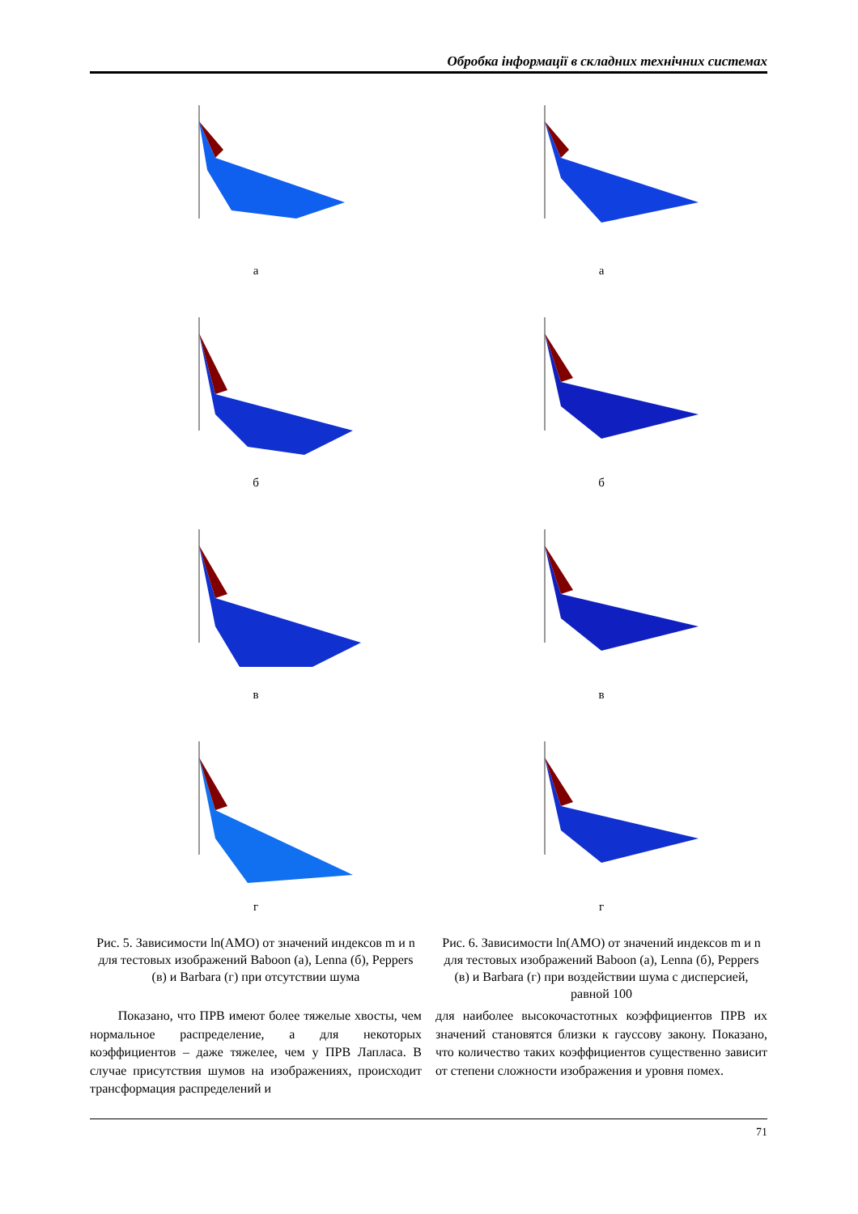Обробка інформації в складних технічних системах
а
б
в
г
Рис. 5. Зависимости ln(АМО) от значений индексов m и n для тестовых изображений Baboon (а), Lenna (б), Peppers (в) и Barbara (г) при отсутствии шума
Показано, что ПРВ имеют более тяжелые хвосты, чем нормальное распределение, а для некоторых коэффициентов – даже тяжелее, чем у ПРВ Лапласа. В случае присутствия шумов на изображениях, происходит трансформация распределений и
а
б
в
г
Рис. 6. Зависимости ln(АМО) от значений индексов m и n для тестовых изображений Baboon (а), Lenna (б), Peppers (в) и Barbara (г) при воздействии шума с дисперсией, равной 100
для наиболее высокочастотных коэффициентов ПРВ их значений становятся близки к гауссову закону. Показано, что количество таких коэффициентов существенно зависит от степени сложности изображения и уровня помех.
71